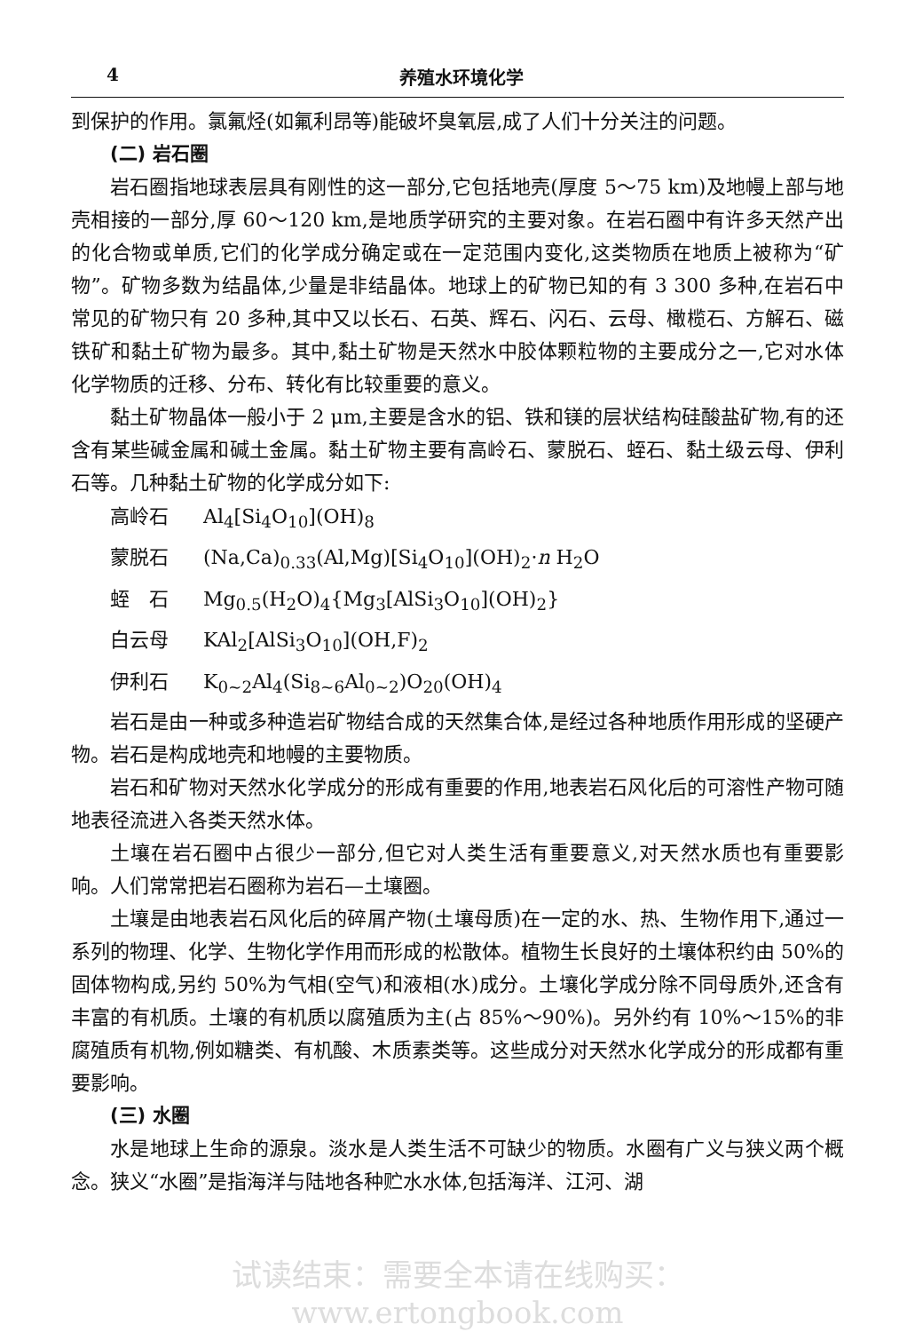4 养殖水环境化学
到保护的作用。氯氟烃(如氟利昂等)能破坏臭氧层,成了人们十分关注的问题。
(二) 岩石圈
岩石圈指地球表层具有刚性的这一部分,它包括地壳(厚度 5～75 km)及地幔上部与地壳相接的一部分,厚 60～120 km,是地质学研究的主要对象。在岩石圈中有许多天然产出的化合物或单质,它们的化学成分确定或在一定范围内变化,这类物质在地质上被称为“矿物”。矿物多数为结晶体,少量是非结晶体。地球上的矿物已知的有 3 300 多种,在岩石中常见的矿物只有 20 多种,其中又以长石、石英、辉石、闪石、云母、橄榄石、方解石、磁铁矿和黏土矿物为最多。其中,黏土矿物是天然水中胶体颗粒物的主要成分之一,它对水体化学物质的迁移、分布、转化有比较重要的意义。
黏土矿物晶体一般小于 2 μm,主要是含水的铝、铁和镁的层状结构硅酸盐矿物,有的还含有某些碱金属和碱土金属。黏土矿物主要有高岭石、蒙脱石、蛭石、黏土级云母、伊利石等。几种黏土矿物的化学成分如下:
高岭石 Al<sub>4</sub>[Si<sub>4</sub>O<sub>10</sub>](OH)<sub>8</sub>
蒙脱石 (Na,Ca)<sub>0.33</sub>(Al,Mg)[Si<sub>4</sub>O<sub>10</sub>](OH)<sub>2</sub>·n H<sub>2</sub>O
蛭　石 Mg<sub>0.5</sub>(H<sub>2</sub>O)<sub>4</sub>{Mg<sub>3</sub>[AlSi<sub>3</sub>O<sub>10</sub>](OH)<sub>2</sub>}
白云母 KAl<sub>2</sub>[AlSi<sub>3</sub>O<sub>10</sub>](OH,F)<sub>2</sub>
伊利石 K<sub>0~2</sub>Al<sub>4</sub>(Si<sub>8~6</sub>Al<sub>0~2</sub>)O<sub>20</sub>(OH)<sub>4</sub>
岩石是由一种或多种造岩矿物结合成的天然集合体,是经过各种地质作用形成的坚硬产物。岩石是构成地壳和地幔的主要物质。
岩石和矿物对天然水化学成分的形成有重要的作用,地表岩石风化后的可溶性产物可随地表径流进入各类天然水体。
土壤在岩石圈中占很少一部分,但它对人类生活有重要意义,对天然水质也有重要影响。人们常常把岩石圈称为岩石—土壤圈。
土壤是由地表岩石风化后的碎屑产物(土壤母质)在一定的水、热、生物作用下,通过一系列的物理、化学、生物化学作用而形成的松散体。植物生长良好的土壤体积约由 50%的固体物构成,另约 50%为气相(空气)和液相(水)成分。土壤化学成分除不同母质外,还含有丰富的有机质。土壤的有机质以腐殖质为主(占 85%～90%)。另外约有 10%～15%的非腐殖质有机物,例如糖类、有机酸、木质素类等。这些成分对天然水化学成分的形成都有重要影响。
(三) 水圈
水是地球上生命的源泉。淡水是人类生活不可缺少的物质。水圈有广义与狭义两个概念。狭义“水圈”是指海洋与陆地各种贮水水体,包括海洋、江河、湖
试读结束：需要全本请在线购买： www.ertongbook.com